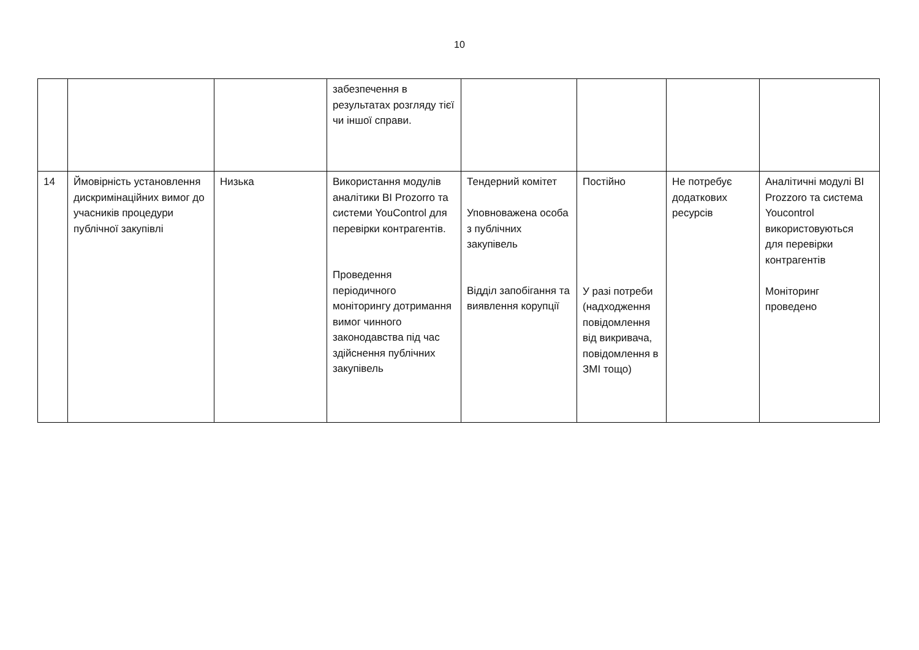10
| | | | забезпечення в результатах розгляду тієї чи іншої справи. | | | | |
| 14 | Ймовірність установлення дискримінаційних вимог до учасників процедури публічної закупівлі | Низька | Використання модулів аналітики BI Prozorro та системи YouControl для перевірки контрагентів. Проведення періодичного моніторингу дотримання вимог чинного законодавства під час здійснення публічних закупівель | Тендерний комітет Уповноважена особа з публічних закупівель Відділ запобігання та виявлення корупції | Постійно У разі потреби (надходження повідомлення від викривача, повідомлення в ЗМІ тощо) | Не потребує додаткових ресурсів | Аналітичні модулі BI Prozzoro та система Youcontrol використовуються для перевірки контрагентів Моніторинг проведено |